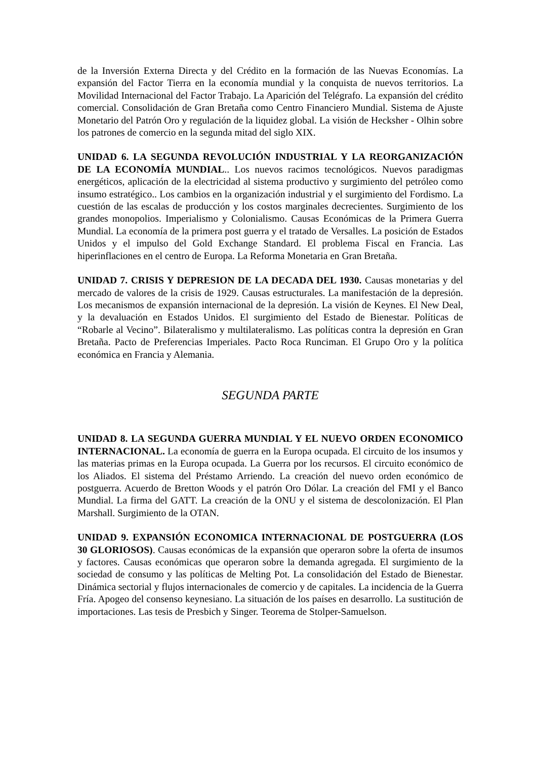de la Inversión Externa Directa y del Crédito en la formación de las Nuevas Economías. La expansión del Factor Tierra en la economía mundial y la conquista de nuevos territorios. La Movilidad Internacional del Factor Trabajo. La Aparición del Telégrafo. La expansión del crédito comercial. Consolidación de Gran Bretaña como Centro Financiero Mundial. Sistema de Ajuste Monetario del Patrón Oro y regulación de la liquidez global. La visión de Hecksher - Olhin sobre los patrones de comercio en la segunda mitad del siglo XIX.
UNIDAD 6. LA SEGUNDA REVOLUCIÓN INDUSTRIAL Y LA REORGANIZACIÓN DE LA ECONOMÍA MUNDIAL.. Los nuevos racimos tecnológicos. Nuevos paradigmas energéticos, aplicación de la electricidad al sistema productivo y surgimiento del petróleo como insumo estratégico.. Los cambios en la organización industrial y el surgimiento del Fordismo. La cuestión de las escalas de producción y los costos marginales decrecientes. Surgimiento de los grandes monopolios. Imperialismo y Colonialismo. Causas Económicas de la Primera Guerra Mundial. La economía de la primera post guerra y el tratado de Versalles. La posición de Estados Unidos y el impulso del Gold Exchange Standard. El problema Fiscal en Francia. Las hiperinflaciones en el centro de Europa. La Reforma Monetaria en Gran Bretaña.
UNIDAD 7. CRISIS Y DEPRESION DE LA DECADA DEL 1930. Causas monetarias y del mercado de valores de la crisis de 1929. Causas estructurales. La manifestación de la depresión. Los mecanismos de expansión internacional de la depresión. La visión de Keynes. El New Deal, y la devaluación en Estados Unidos. El surgimiento del Estado de Bienestar. Políticas de “Robarle al Vecino”. Bilateralismo y multilateralismo. Las políticas contra la depresión en Gran Bretaña. Pacto de Preferencias Imperiales. Pacto Roca Runciman. El Grupo Oro y la política económica en Francia y Alemania.
SEGUNDA PARTE
UNIDAD 8. LA SEGUNDA GUERRA MUNDIAL Y EL NUEVO ORDEN ECONOMICO INTERNACIONAL. La economía de guerra en la Europa ocupada. El circuito de los insumos y las materias primas en la Europa ocupada. La Guerra por los recursos. El circuito económico de los Aliados. El sistema del Préstamo Arriendo. La creación del nuevo orden económico de postguerra. Acuerdo de Bretton Woods y el patrón Oro Dólar. La creación del FMI y el Banco Mundial. La firma del GATT. La creación de la ONU y el sistema de descolonización. El Plan Marshall. Surgimiento de la OTAN.
UNIDAD 9. EXPANSIÓN ECONOMICA INTERNACIONAL DE POSTGUERRA (LOS 30 GLORIOSOS). Causas económicas de la expansión que operaron sobre la oferta de insumos y factores. Causas económicas que operaron sobre la demanda agregada. El surgimiento de la sociedad de consumo y las políticas de Melting Pot. La consolidación del Estado de Bienestar. Dinámica sectorial y flujos internacionales de comercio y de capitales. La incidencia de la Guerra Fría. Apogeo del consenso keynesiano. La situación de los países en desarrollo. La sustitución de importaciones. Las tesis de Presbich y Singer. Teorema de Stolper-Samuelson.